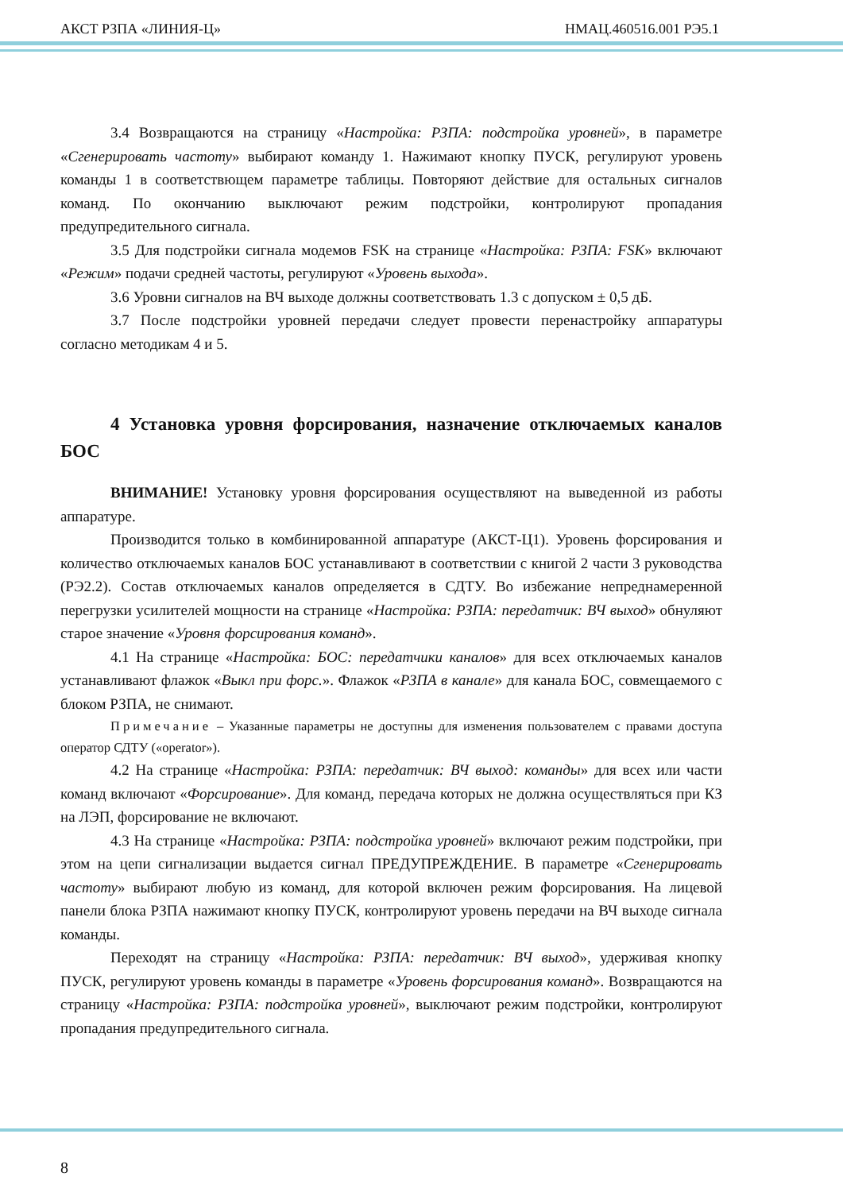АКСТ РЗПА «ЛИНИЯ-Ц» НМАЦ.460516.001 РЭ5.1
3.4 Возвращаются на страницу «Настройка: РЗПА: подстройка уровней», в параметре «Сгенерировать частоту» выбирают команду 1. Нажимают кнопку ПУСК, регулируют уровень команды 1 в соответствющем параметре таблицы. Повторяют действие для остальных сигналов команд. По окончанию выключают режим подстройки, контролируют пропадания предупредительного сигнала.
3.5 Для подстройки сигнала модемов FSK на странице «Настройка: РЗПА: FSK» включают «Режим» подачи средней частоты, регулируют «Уровень выхода».
3.6 Уровни сигналов на ВЧ выходе должны соответствовать 1.3 с допуском ± 0,5 дБ.
3.7 После подстройки уровней передачи следует провести перенастройку аппаратуры согласно методикам 4 и 5.
4 Установка уровня форсирования, назначение отключаемых каналов БОС
ВНИМАНИЕ! Установку уровня форсирования осуществляют на выведенной из работы аппаратуре.
Производится только в комбинированной аппаратуре (АКСТ-Ц1). Уровень форсирования и количество отключаемых каналов БОС устанавливают в соответствии с книгой 2 части 3 руководства (РЭ2.2). Состав отключаемых каналов определяется в СДТУ. Во избежание непреднамеренной перегрузки усилителей мощности на странице «Настройка: РЗПА: передатчик: ВЧ выход» обнуляют старое значение «Уровня форсирования команд».
4.1 На странице «Настройка: БОС: передатчики каналов» для всех отключаемых каналов устанавливают флажок «Выкл при форс.». Флажок «РЗПА в канале» для канала БОС, совмещаемого с блоком РЗПА, не снимают.
Примечание – Указанные параметры не доступны для изменения пользователем с правами доступа оператор СДТУ («operator»).
4.2 На странице «Настройка: РЗПА: передатчик: ВЧ выход: команды» для всех или части команд включают «Форсирование». Для команд, передача которых не должна осуществляться при КЗ на ЛЭП, форсирование не включают.
4.3 На странице «Настройка: РЗПА: подстройка уровней» включают режим подстройки, при этом на цепи сигнализации выдается сигнал ПРЕДУПРЕЖДЕНИЕ. В параметре «Сгенерировать частоту» выбирают любую из команд, для которой включен режим форсирования. На лицевой панели блока РЗПА нажимают кнопку ПУСК, контролируют уровень передачи на ВЧ выходе сигнала команды.
Переходят на страницу «Настройка: РЗПА: передатчик: ВЧ выход», удерживая кнопку ПУСК, регулируют уровень команды в параметре «Уровень форсирования команд». Возвращаются на страницу «Настройка: РЗПА: подстройка уровней», выключают режим подстройки, контролируют пропадания предупредительного сигнала.
8